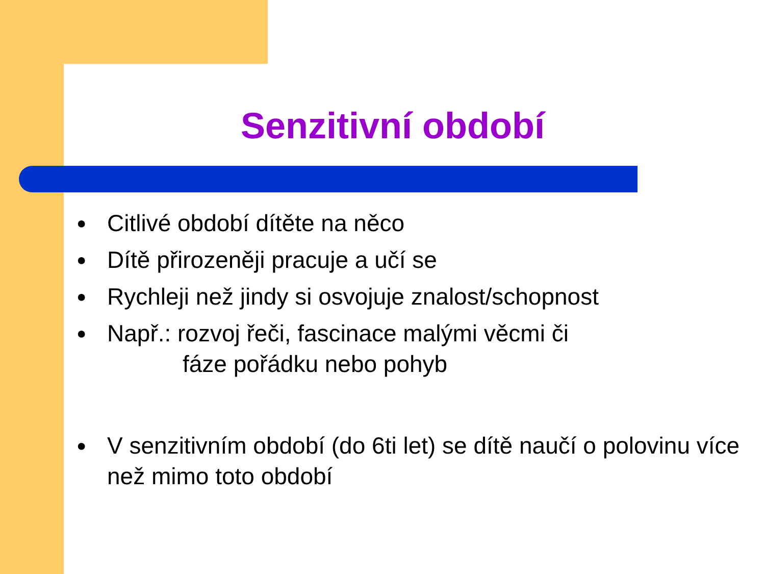Senzitivní období
● Citlivé období dítěte na něco
● Dítě přirozeněji pracuje a učí se
● Rychleji než jindy si osvojuje znalost/schopnost
● Např.: rozvoj řeči, fascinace malými věcmi či
fáze pořádku nebo pohyb
● V senzitivním období (do 6ti let) se dítě naučí o polovinu více než mimo toto období